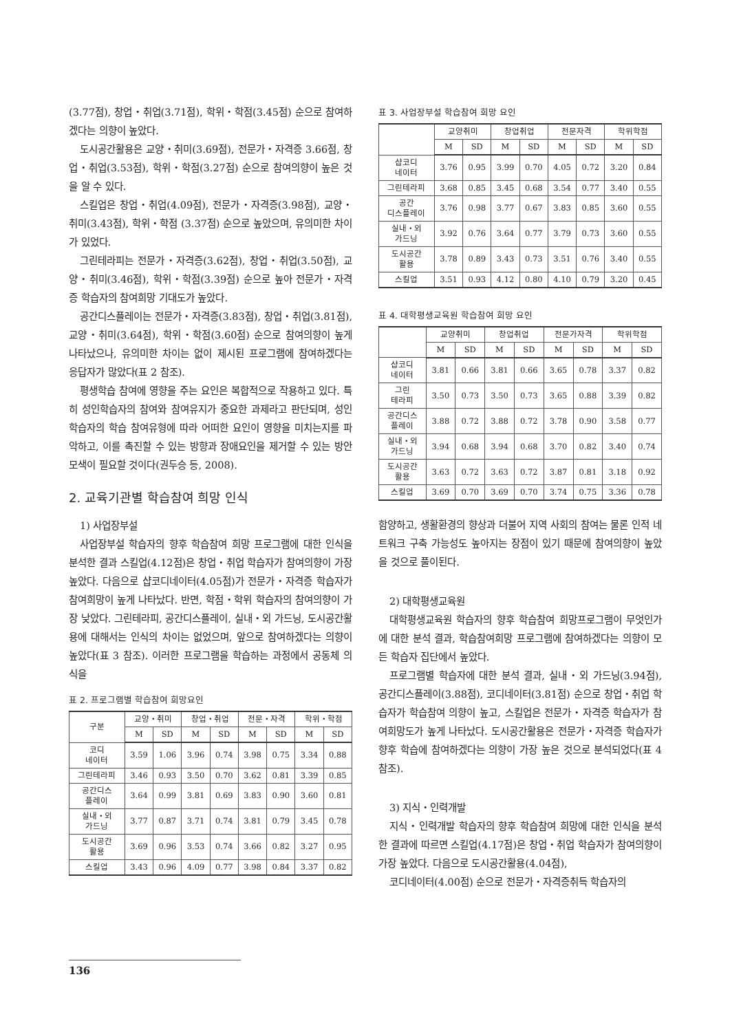(3.77점), 창업・취업(3.71점), 학위・학점(3.45점) 순으로 참여하겠다는 의향이 높았다.
도시공간활용은 교양・취미(3.69점), 전문가・자격증 3.66점, 창업・취업(3.53점), 학위・학점(3.27점) 순으로 참여의향이 높은 것을 알 수 있다.
스킬업은 창업・취업(4.09점), 전문가・자격증(3.98점), 교양・취미(3.43점), 학위・학점 (3.37점) 순으로 높았으며, 유의미한 차이가 있었다.
그린테라피는 전문가・자격증(3.62점), 창업・취업(3.50점), 교양・취미(3.46점), 학위・학점(3.39점) 순으로 높아 전문가・자격증 학습자의 참여희망 기대도가 높았다.
공간디스플레이는 전문가・자격증(3.83점), 창업・취업(3.81점), 교양・취미(3.64점), 학위・학점(3.60점) 순으로 참여의향이 높게 나타났으나, 유의미한 차이는 없이 제시된 프로그램에 참여하겠다는 응답자가 많았다(표 2 참조).
평생학습 참여에 영향을 주는 요인은 복합적으로 작용하고 있다. 특히 성인학습자의 참여와 참여유지가 중요한 과제라고 판단되며, 성인학습자의 학습 참여유형에 따라 어떠한 요인이 영향을 미치는지를 파악하고, 이를 촉진할 수 있는 방향과 장애요인을 제거할 수 있는 방안 모색이 필요할 것이다(권두승 등, 2008).
2. 교육기관별 학습참여 희망 인식
1) 사업장부설
사업장부설 학습자의 향후 학습참여 희망 프로그램에 대한 인식을 분석한 결과 스킬업(4.12점)은 창업・취업 학습자가 참여의향이 가장 높았다. 다음으로 샵코디네이터(4.05점)가 전문가・자격증 학습자가 참여희망이 높게 나타났다. 반면, 학점・학위 학습자의 참여의향이 가장 낮았다. 그린테라피, 공간디스플레이, 실내・외 가드닝, 도시공간활용에 대해서는 인식의 차이는 없었으며, 앞으로 참여하겠다는 의향이 높았다(표 3 참조). 이러한 프로그램을 학습하는 과정에서 공동체 의식을
표 2. 프로그램별 학습참여 희망요인
| 구분 | 교양・취미 | | 창업・취업 | | 전문・자격 | | 학위・학점 | |
| --- | --- | --- | --- | --- | --- | --- | --- | --- |
| | M | SD | M | SD | M | SD | M | SD |
| 코디 네이터 | 3.59 | 1.06 | 3.96 | 0.74 | 3.98 | 0.75 | 3.34 | 0.88 |
| 그린테라피 | 3.46 | 0.93 | 3.50 | 0.70 | 3.62 | 0.81 | 3.39 | 0.85 |
| 공간디스 플레이 | 3.64 | 0.99 | 3.81 | 0.69 | 3.83 | 0.90 | 3.60 | 0.81 |
| 실내・외 가드닝 | 3.77 | 0.87 | 3.71 | 0.74 | 3.81 | 0.79 | 3.45 | 0.78 |
| 도시공간 활용 | 3.69 | 0.96 | 3.53 | 0.74 | 3.66 | 0.82 | 3.27 | 0.95 |
| 스킬업 | 3.43 | 0.96 | 4.09 | 0.77 | 3.98 | 0.84 | 3.37 | 0.82 |
표 3. 사업장부설 학습참여 희망 요인
| | 교양취미 | | 창업취업 | | 전문자격 | | 학위학점 | |
| --- | --- | --- | --- | --- | --- | --- | --- | --- |
| | M | SD | M | SD | M | SD | M | SD |
| 샵코디 네이터 | 3.76 | 0.95 | 3.99 | 0.70 | 4.05 | 0.72 | 3.20 | 0.84 |
| 그린테라피 | 3.68 | 0.85 | 3.45 | 0.68 | 3.54 | 0.77 | 3.40 | 0.55 |
| 공간 디스플레이 | 3.76 | 0.98 | 3.77 | 0.67 | 3.83 | 0.85 | 3.60 | 0.55 |
| 실내・외 가드닝 | 3.92 | 0.76 | 3.64 | 0.77 | 3.79 | 0.73 | 3.60 | 0.55 |
| 도시공간 활용 | 3.78 | 0.89 | 3.43 | 0.73 | 3.51 | 0.76 | 3.40 | 0.55 |
| 스킬업 | 3.51 | 0.93 | 4.12 | 0.80 | 4.10 | 0.79 | 3.20 | 0.45 |
표 4. 대학평생교육원 학습참여 희망 요인
| | 교양취미 | | 창업취업 | | 전문가자격 | | 학위학점 | |
| --- | --- | --- | --- | --- | --- | --- | --- | --- |
| | M | SD | M | SD | M | SD | M | SD |
| 샵코디 네이터 | 3.81 | 0.66 | 3.81 | 0.66 | 3.65 | 0.78 | 3.37 | 0.82 |
| 그린 테라피 | 3.50 | 0.73 | 3.50 | 0.73 | 3.65 | 0.88 | 3.39 | 0.82 |
| 공간디스 플레이 | 3.88 | 0.72 | 3.88 | 0.72 | 3.78 | 0.90 | 3.58 | 0.77 |
| 실내・외 가드닝 | 3.94 | 0.68 | 3.94 | 0.68 | 3.70 | 0.82 | 3.40 | 0.74 |
| 도시공간 활용 | 3.63 | 0.72 | 3.63 | 0.72 | 3.87 | 0.81 | 3.18 | 0.92 |
| 스킬업 | 3.69 | 0.70 | 3.69 | 0.70 | 3.74 | 0.75 | 3.36 | 0.78 |
함양하고, 생활환경의 향상과 더불어 지역 사회의 참여는 물론 인적 네트워크 구축 가능성도 높아지는 장점이 있기 때문에 참여의향이 높았을 것으로 풀이된다.
2) 대학평생교육원
대학평생교육원 학습자의 향후 학습참여 희망프로그램이 무엇인가에 대한 분석 결과, 학습참여희망 프로그램에 참여하겠다는 의향이 모든 학습자 집단에서 높았다.
프로그램별 학습자에 대한 분석 결과, 실내・외 가드닝(3.94점), 공간디스플레이(3.88점), 코디네이터(3.81점) 순으로 창업・취업 학습자가 학습참여 의향이 높고, 스킬업은 전문가・자격증 학습자가 참여희망도가 높게 나타났다. 도시공간활용은 전문가・자격증 학습자가 향후 학습에 참여하겠다는 의향이 가장 높은 것으로 분석되었다(표 4 참조).
3) 지식・인력개발
지식・인력개발 학습자의 향후 학습참여 희망에 대한 인식을 분석한 결과에 따르면 스킬업(4.17점)은 창업・취업 학습자가 참여의향이 가장 높았다. 다음으로 도시공간활용(4.04점),
코디네이터(4.00점) 순으로 전문가・자격증취득 학습자의
136